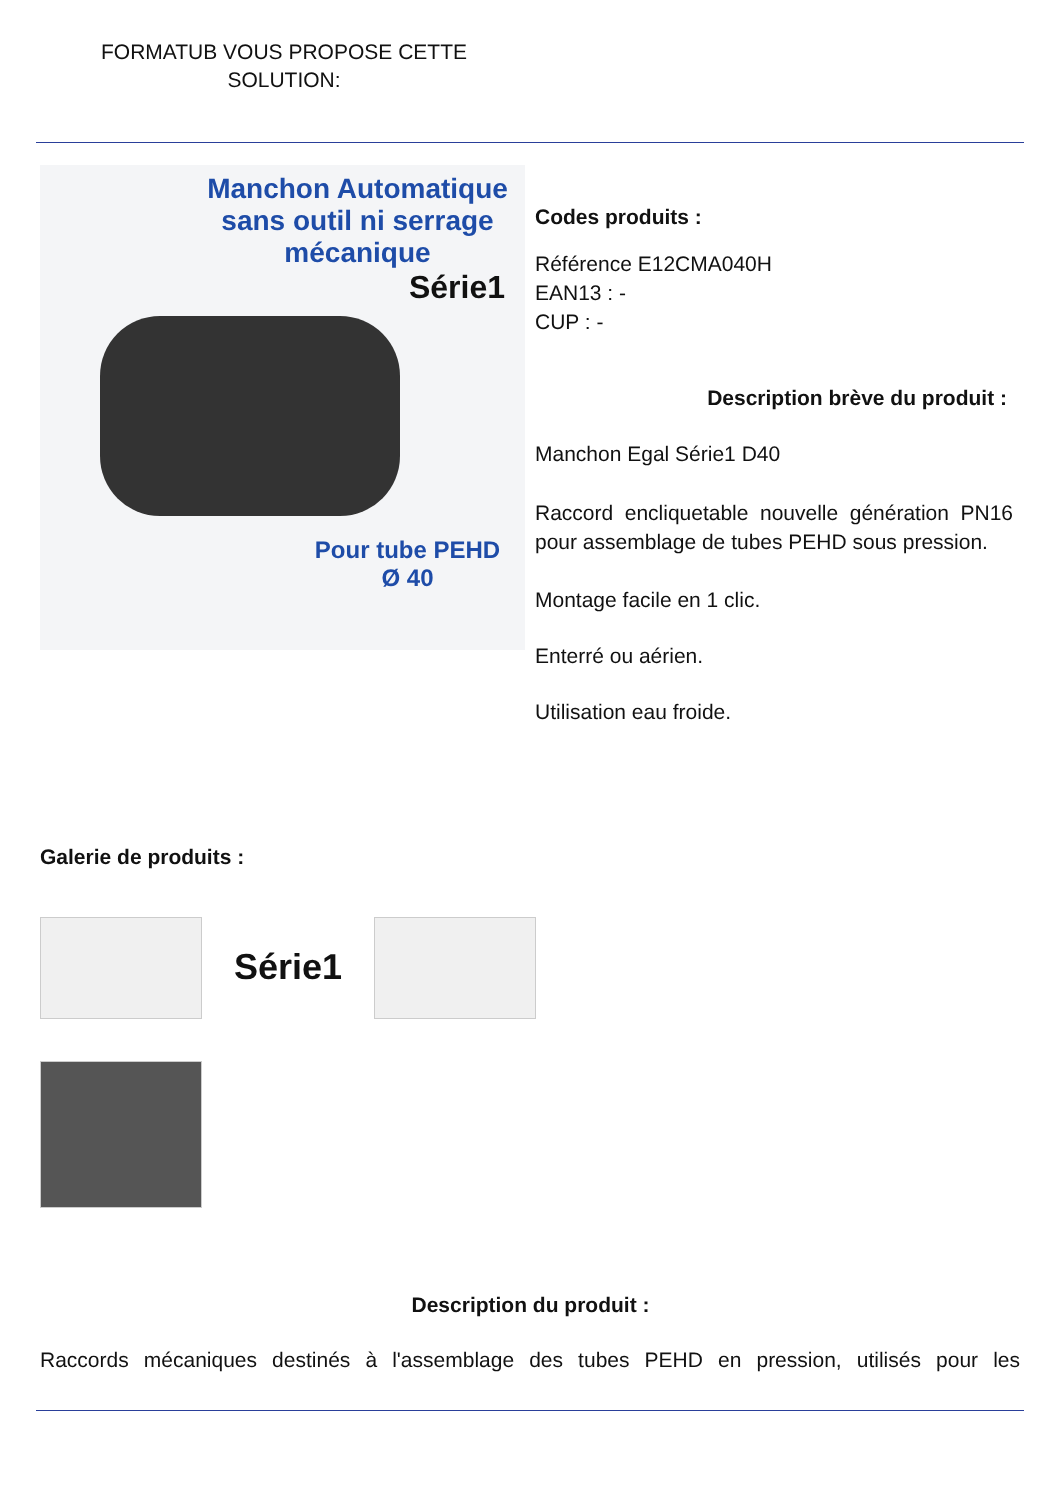FORMATUB VOUS PROPOSE CETTE SOLUTION:
Manchon Automatique
sans outil ni serrage mécanique
Série1
Pour tube PEHD
Ø 40
Codes produits :
Référence E12CMA040H
EAN13 : -
CUP : -
Description brève du produit :
Manchon Egal Série1 D40
Raccord encliquetable nouvelle génération PN16 pour assemblage de tubes PEHD sous pression.
Montage facile en 1 clic.
Enterré ou aérien.
Utilisation eau froide.
Galerie de produits :
Série1
Description du produit :
Raccords mécaniques destinés à l'assemblage des tubes PEHD en pression, utilisés pour les